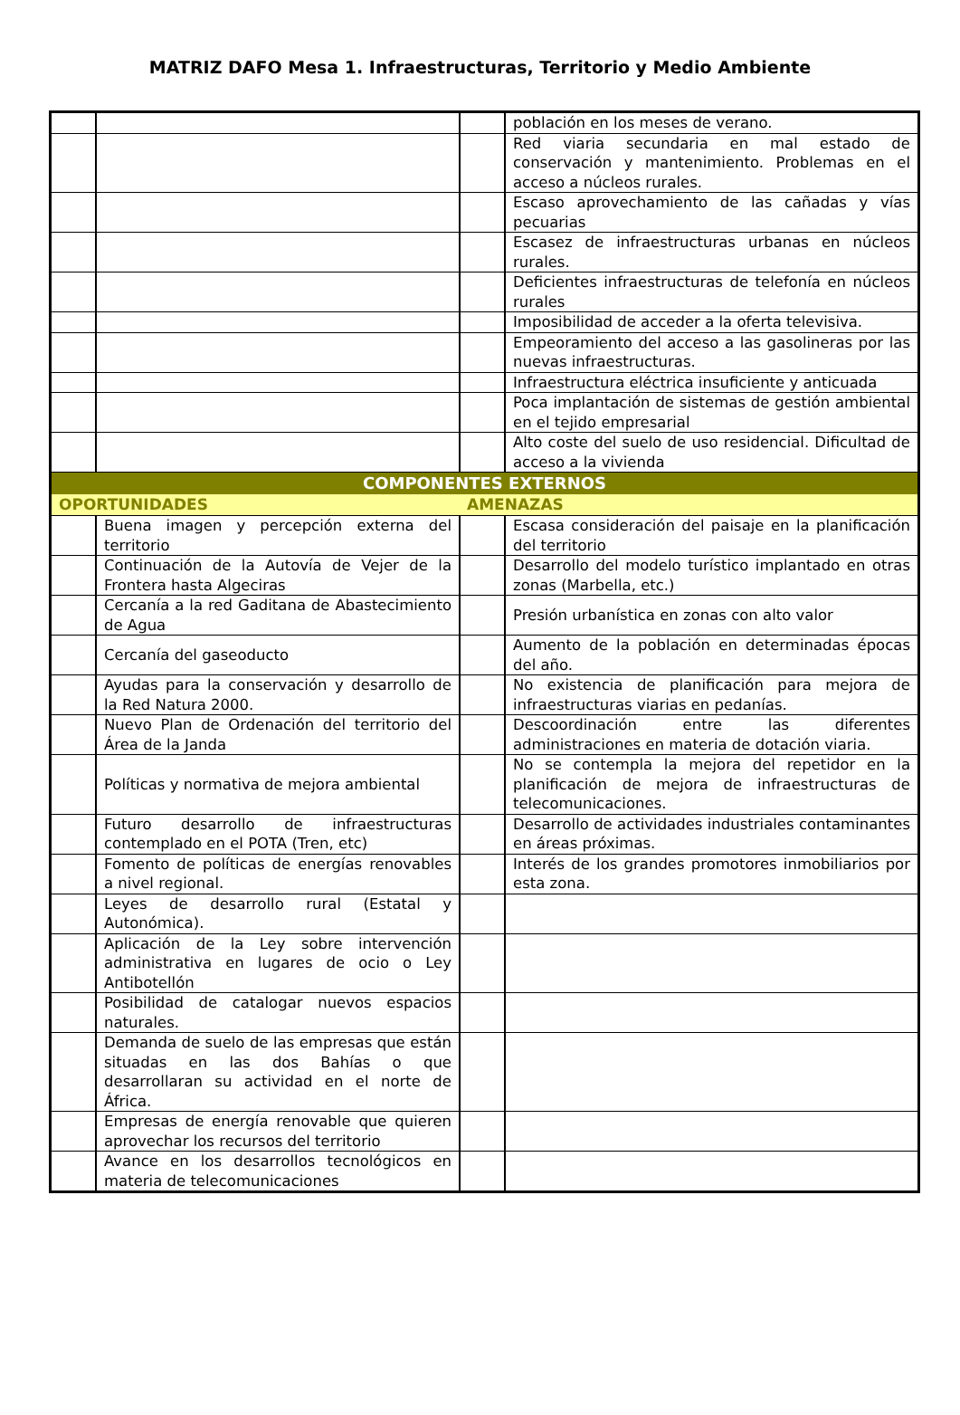MATRIZ DAFO Mesa 1. Infraestructuras, Territorio y Medio Ambiente
| | | | población en los meses de verano. |
| | | | Red viaria secundaria en mal estado de conservación y mantenimiento. Problemas en el acceso a núcleos rurales. |
| | | | Escaso aprovechamiento de las cañadas y vías pecuarias |
| | | | Escasez de infraestructuras urbanas en núcleos rurales. |
| | | | Deficientes infraestructuras de telefonía en núcleos rurales |
| | | | Imposibilidad de acceder a la oferta televisiva. |
| | | | Empeoramiento del acceso a las gasolineras por las nuevas infraestructuras. |
| | | | Infraestructura eléctrica insuficiente y anticuada |
| | | | Poca implantación de sistemas de gestión ambiental en el tejido empresarial |
| | | | Alto coste del suelo de uso residencial. Dificultad de acceso a la vivienda |
| COMPONENTES EXTERNOS | | | |
| OPORTUNIDADES | | AMENAZAS | |
| | Buena imagen y percepción externa del territorio | | Escasa consideración del paisaje en la planificación del territorio |
| | Continuación de la Autovía de Vejer de la Frontera hasta Algeciras | | Desarrollo del modelo turístico implantado en otras zonas (Marbella, etc.) |
| | Cercanía a la red Gaditana de Abastecimiento de Agua | | Presión urbanística en zonas con alto valor |
| | Cercanía del gaseoducto | | Aumento de la población en determinadas épocas del año. |
| | Ayudas para la conservación y desarrollo de la Red Natura 2000. | | No existencia de planificación para mejora de infraestructuras viarias en pedanías. |
| | Nuevo Plan de Ordenación del territorio del Área de la Janda | | Descoordinación entre las diferentes administraciones en materia de dotación viaria. |
| | Políticas y normativa de mejora ambiental | | No se contempla la mejora del repetidor en la planificación de mejora de infraestructuras de telecomunicaciones. |
| | Futuro desarrollo de infraestructuras contemplado en el POTA (Tren, etc) | | Desarrollo de actividades industriales contaminantes en áreas próximas. |
| | Fomento de políticas de energías renovables a nivel regional. | | Interés de los grandes promotores inmobiliarios por esta zona. |
| | Leyes de desarrollo rural (Estatal y Autonómica). | | |
| | Aplicación de la Ley sobre intervención administrativa en lugares de ocio o Ley Antibotellón | | |
| | Posibilidad de catalogar nuevos espacios naturales. | | |
| | Demanda de suelo de las empresas que están situadas en las dos Bahías o que desarrollaran su actividad en el norte de África. | | |
| | Empresas de energía renovable que quieren aprovechar los recursos del territorio | | |
| | Avance en los desarrollos tecnológicos en materia de telecomunicaciones | | |